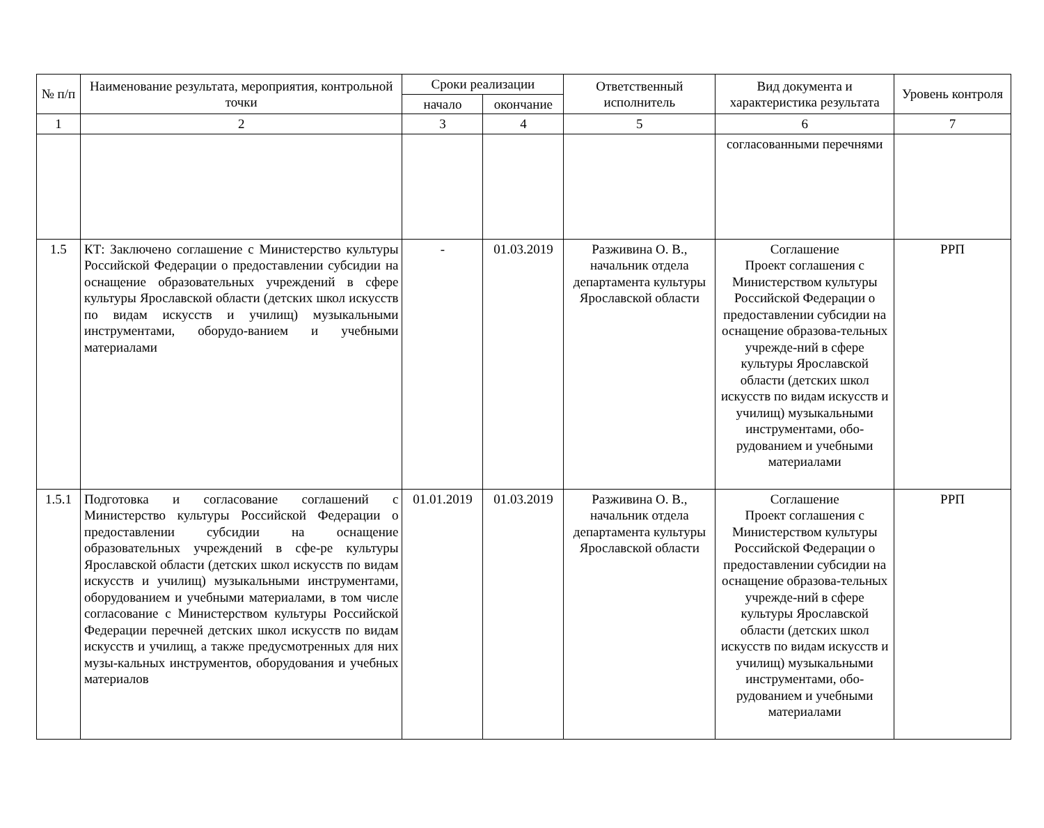| № п/п | Наименование результата, мероприятия, контрольной точки | Сроки реализации | | Ответственный исполнитель | Вид документа и характеристика результата | Уровень контроля |
| --- | --- | --- | --- | --- | --- | --- |
| | | начало | окончание | | | |
| 1 | 2 | 3 | 4 | 5 | 6 | 7 |
| | | | | | согласованными перечнями | |
| 1.5 | КТ: Заключено соглашение с Министерство культуры Российской Федерации о предоставлении субсидии на оснащение образовательных учреждений в сфере культуры Ярославской области (детских школ искусств по видам искусств и училищ) музыкальными инструментами, оборудо-ванием и учебными материалами | - | 01.03.2019 | Разживина О. В., начальник отдела департамента культуры Ярославской области | Соглашение Проект соглашения с Министерством культуры Российской Федерации о предоставлении субсидии на оснащение образова-тельных учрежде-ний в сфере культуры Ярославской области (детских школ искусств по видам искусств и училищ) музыкальными инструментами, обо-рудованием и учебными материалами | РРП |
| 1.5.1 | Подготовка и согласование соглашений с Министерство культуры Российской Федерации о предоставлении субсидии на оснащение образовательных учреждений в сфе-ре культуры Ярославской области (детских школ искусств по видам искусств и училищ) музыкальными инструментами, оборудованием и учебными материалами, в том числе согласование с Министерством культуры Российской Федерации перечней детских школ искусств по видам искусств и училищ, а также предусмотренных для них музы-кальных инструментов, оборудования и учебных материалов | 01.01.2019 | 01.03.2019 | Разживина О. В., начальник отдела департамента культуры Ярославской области | Соглашение Проект соглашения с Министерством культуры Российской Федерации о предоставлении субсидии на оснащение образова-тельных учрежде-ний в сфере культуры Ярославской области (детских школ искусств по видам искусств и училищ) музыкальными инструментами, обо-рудованием и учебными материалами | РРП |